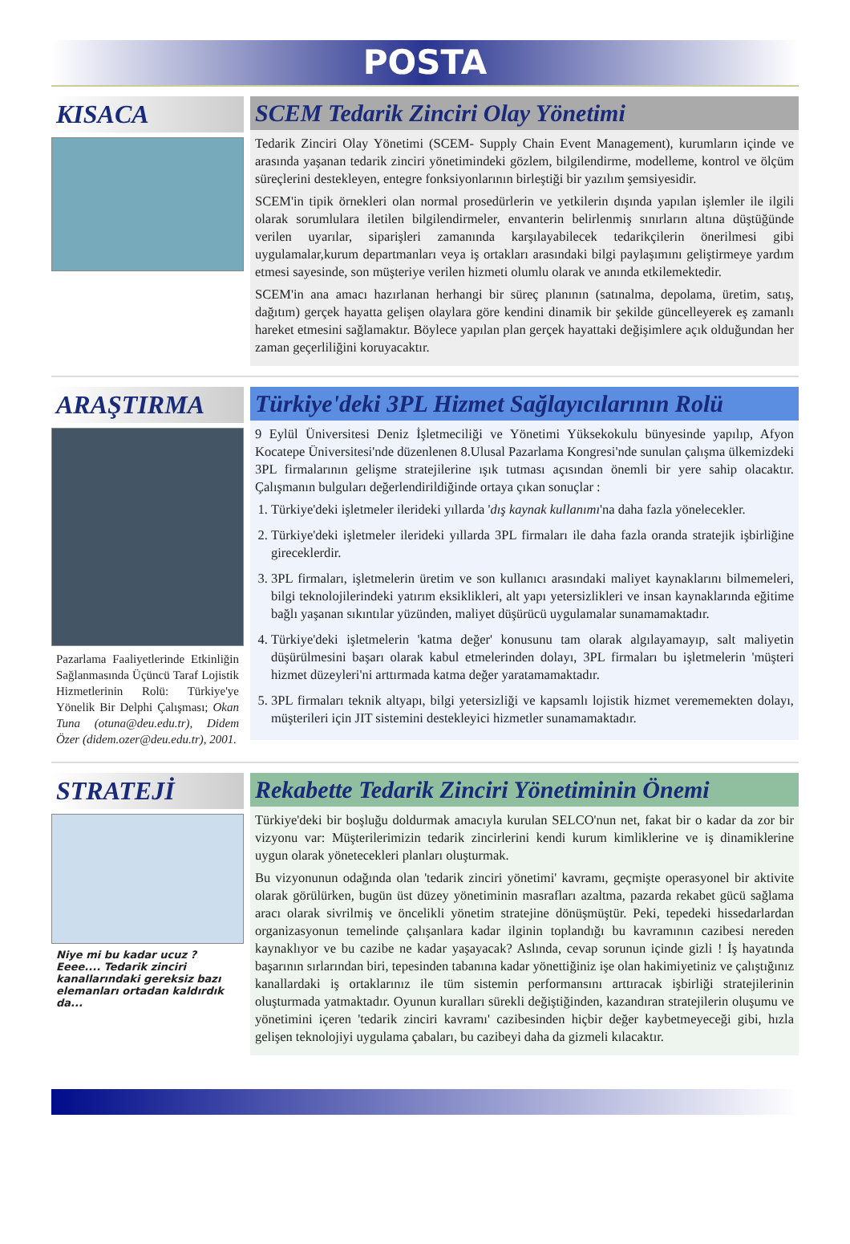POSTA
KISACA SCEM Tedarik Zinciri Olay Yönetimi
Tedarik Zinciri Olay Yönetimi (SCEM- Supply Chain Event Management), kurumların içinde ve arasında yaşanan tedarik zinciri yönetimindeki gözlem, bilgilendirme, modelleme, kontrol ve ölçüm süreçlerini destekleyen, entegre fonksiyonlarının birleştiği bir yazılım şemsiyesidir.
SCEM'in tipik örnekleri olan normal prosedürlerin ve yetkilerin dışında yapılan işlemler ile ilgili olarak sorumlulara iletilen bilgilendirmeler, envanterin belirlenmiş sınırların altına düştüğünde verilen uyarılar, siparişleri zamanında karşılayabilecek tedarikçilerin önerilmesi gibi uygulamalar,kurum departmanları veya iş ortakları arasındaki bilgi paylaşımını geliştirmeye yardım etmesi sayesinde, son müşteriye verilen hizmeti olumlu olarak ve anında etkilemektedir.
SCEM'in ana amacı hazırlanan herhangi bir süreç planının (satınalma, depolama, üretim, satış, dağıtım) gerçek hayatta gelişen olaylara göre kendini dinamik bir şekilde güncelleyerek eş zamanlı hareket etmesini sağlamaktır. Böylece yapılan plan gerçek hayattaki değişimlere açık olduğundan her zaman geçerliliğini koruyacaktır.
ARAŞTIRMA
Pazarlama Faaliyetlerinde Etkinliğin Sağlanmasında Üçüncü Taraf Lojistik Hizmetlerinin Rolü: Türkiye'ye Yönelik Bir Delphi Çalışması; Okan Tuna (otuna@deu.edu.tr), Didem Özer (didem.ozer@deu.edu.tr), 2001.
Türkiye'deki 3PL Hizmet Sağlayıcılarının Rolü
9 Eylül Üniversitesi Deniz İşletmeciliği ve Yönetimi Yüksekokulu bünyesinde yapılıp, Afyon Kocatepe Üniversitesi'nde düzenlenen 8.Ulusal Pazarlama Kongresi'nde sunulan çalışma ülkemizdeki 3PL firmalarının gelişme stratejilerine ışık tutması açısından önemli bir yere sahip olacaktır. Çalışmanın bulguları değerlendirildiğinde ortaya çıkan sonuçlar :
1. Türkiye'deki işletmeler ilerideki yıllarda 'dış kaynak kullanımı'na daha fazla yönelecekler.
2. Türkiye'deki işletmeler ilerideki yıllarda 3PL firmaları ile daha fazla oranda stratejik işbirliğine gireceklerdir.
3. 3PL firmaları, işletmelerin üretim ve son kullanıcı arasındaki maliyet kaynaklarını bilmemeleri, bilgi teknolojilerindeki yatırım eksiklikleri, alt yapı yetersizlikleri ve insan kaynaklarında eğitime bağlı yaşanan sıkıntılar yüzünden, maliyet düşürücü uygulamalar sunamamaktadır.
4. Türkiye'deki işletmelerin 'katma değer' konusunu tam olarak algılayamayıp, salt maliyetin düşürülmesini başarı olarak kabul etmelerinden dolayı, 3PL firmaları bu işletmelerin 'müşteri hizmet düzeyleri'ni arttırmada katma değer yaratamamaktadır.
5. 3PL firmaları teknik altyapı, bilgi yetersizliği ve kapsamlı lojistik hizmet verememekten dolayı, müşterileri için JIT sistemini destekleyici hizmetler sunamamaktadır.
STRATEJİ
Niye mi bu kadar ucuz ? Eeee.... Tedarik zinciri kanallarındaki gereksiz bazı elemanları ortadan kaldırdık da...
Rekabette Tedarik Zinciri Yönetiminin Önemi
Türkiye'deki bir boşluğu doldurmak amacıyla kurulan SELCO'nun net, fakat bir o kadar da zor bir vizyonu var: Müşterilerimizin tedarik zincirlerini kendi kurum kimliklerine ve iş dinamiklerine uygun olarak yönetecekleri planları oluşturmak.
Bu vizyonunun odağında olan 'tedarik zinciri yönetimi' kavramı, geçmişte operasyonel bir aktivite olarak görülürken, bugün üst düzey yönetiminin masrafları azaltma, pazarda rekabet gücü sağlama aracı olarak sivrilmiş ve öncelikli yönetim stratejine dönüşmüştür. Peki, tepedeki hissedarlardan organizasyonun temelinde çalışanlara kadar ilginin toplandığı bu kavramının cazibesi nereden kaynaklıyor ve bu cazibe ne kadar yaşayacak? Aslında, cevap sorunun içinde gizli ! İş hayatında başarının sırlarından biri, tepesinden tabanına kadar yönettiğiniz işe olan hakimiyetiniz ve çalıştığınız kanallardaki iş ortaklarınız ile tüm sistemin performansını arttıracak işbirliği stratejilerinin oluşturmada yatmaktadır. Oyunun kuralları sürekli değiştiğinden, kazandıran stratejilerin oluşumu ve yönetimini içeren 'tedarik zinciri kavramı' cazibesinden hiçbir değer kaybetmeyeceği gibi, hızla gelişen teknolojiyi uygulama çabaları, bu cazibeyi daha da gizmeli kılacaktır.